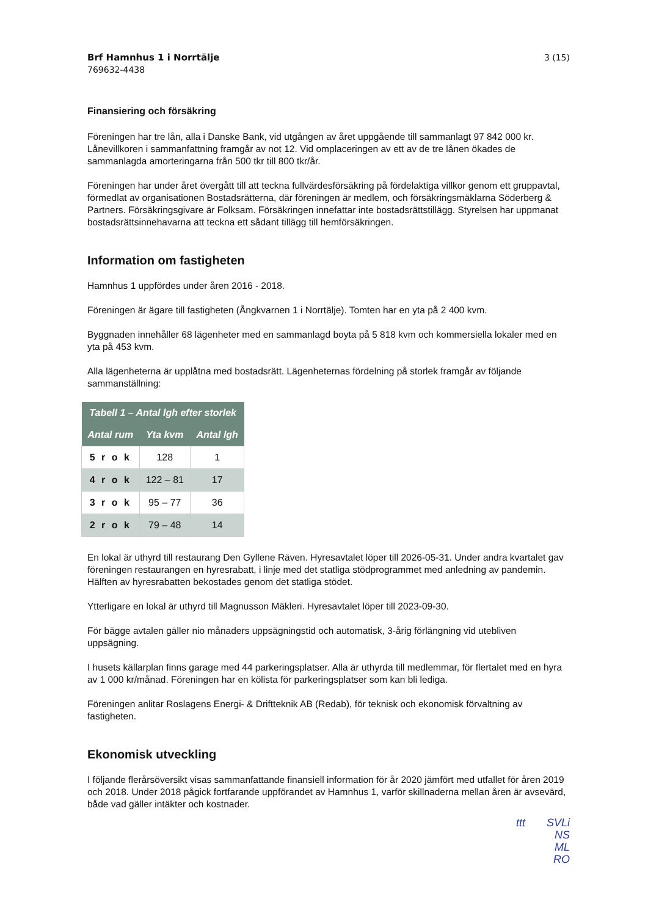Brf Hamnhus 1 i Norrtälje
769632-4438
3 (15)
Finansiering och försäkring
Föreningen har tre lån, alla i Danske Bank, vid utgången av året uppgående till sammanlagt 97 842 000 kr. Lånevillkoren i sammanfattning framgår av not 12. Vid omplaceringen av ett av de tre lånen ökades de sammanlagda amorteringarna från 500 tkr till 800 tkr/år.
Föreningen har under året övergått till att teckna fullvärdesförsäkring på fördelaktiga villkor genom ett gruppavtal, förmedlat av organisationen Bostadsrätterna, där föreningen är medlem, och försäkringsmäklarna Söderberg & Partners. Försäkringsgivare är Folksam. Försäkringen innefattar inte bostadsrättstillägg. Styrelsen har uppmanat bostadsrättsinnehavarna att teckna ett sådant tillägg till hemförsäkringen.
Information om fastigheten
Hamnhus 1 uppfördes under åren 2016 - 2018.
Föreningen är ägare till fastigheten (Ångkvarnen 1 i Norrtälje). Tomten har en yta på 2 400 kvm.
Byggnaden innehåller 68 lägenheter med en sammanlagd boyta på 5 818 kvm och kommersiella lokaler med en yta på 453 kvm.
Alla lägenheterna är upplåtna med bostadsrätt. Lägenheternas fördelning på storlek framgår av följande sammanställning:
| Tabell 1 – Antal lgh efter storlek | | |
| --- | --- | --- |
| Antal rum | Yta kvm | Antal lgh |
| 5 r o k | 128 | 1 |
| 4 r o k | 122 – 81 | 17 |
| 3 r o k | 95 – 77 | 36 |
| 2 r o k | 79 – 48 | 14 |
En lokal är uthyrd till restaurang Den Gyllene Räven. Hyresavtalet löper till 2026-05-31. Under andra kvartalet gav föreningen restaurangen en hyresrabatt, i linje med det statliga stödprogrammet med anledning av pandemin. Hälften av hyresrabatten bekostades genom det statliga stödet.
Ytterligare en lokal är uthyrd till Magnusson Mäkleri. Hyresavtalet löper till 2023-09-30.
För bägge avtalen gäller nio månaders uppsägningstid och automatisk, 3-årig förlängning vid utebliven uppsägning.
I husets källarplan finns garage med 44 parkeringsplatser. Alla är uthyrda till medlemmar, för flertalet med en hyra av 1 000 kr/månad. Föreningen har en kölista för parkeringsplatser som kan bli lediga.
Föreningen anlitar Roslagens Energi- & Driftteknik AB (Redab), för teknisk och ekonomisk förvaltning av fastigheten.
Ekonomisk utveckling
I följande flerårsöversikt visas sammanfattande finansiell information för år 2020 jämfört med utfallet för åren 2019 och 2018. Under 2018 pågick fortfarande uppförandet av Hamnhus 1, varför skillnaderna mellan åren är avsevärd, både vad gäller intäkter och kostnader.
ttt SVLi
NS
ML
RO